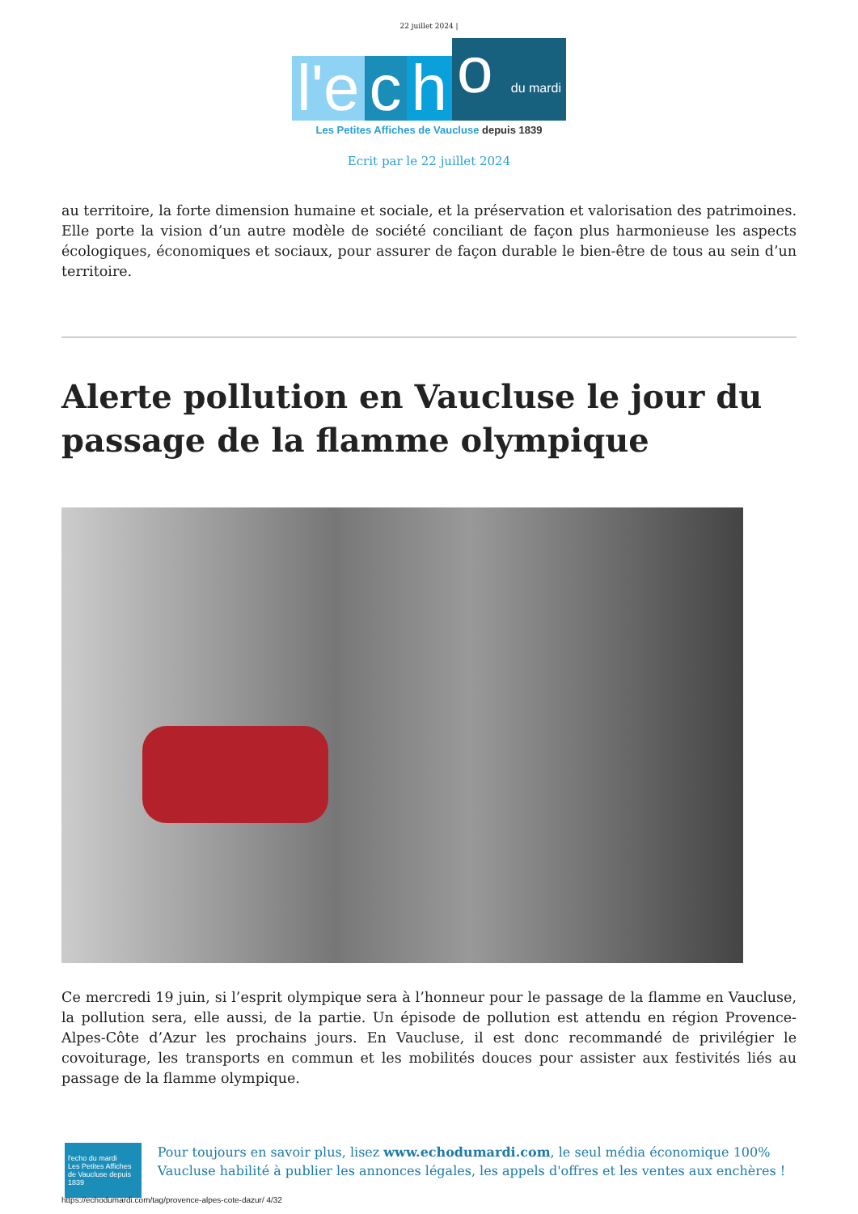22 juillet 2024 |
l'e
c
h
o du mardi
Les Petites Affiches de Vaucluse depuis 1839
Ecrit par le 22 juillet 2024
au territoire, la forte dimension humaine et sociale, et la préservation et valorisation des patrimoines. Elle porte la vision d’un autre modèle de société conciliant de façon plus harmonieuse les aspects écologiques, économiques et sociaux, pour assurer de façon durable le bien-être de tous au sein d’un territoire.
Alerte pollution en Vaucluse le jour du passage de la flamme olympique
Ce mercredi 19 juin, si l’esprit olympique sera à l’honneur pour le passage de la flamme en Vaucluse, la pollution sera, elle aussi, de la partie. Un épisode de pollution est attendu en région Provence-Alpes-Côte d’Azur les prochains jours. En Vaucluse, il est donc recommandé de privilégier le covoiturage, les transports en commun et les mobilités douces pour assister aux festivités liés au passage de la flamme olympique.
l'echo du mardi
Les Petites Affiches de Vaucluse depuis 1839
Pour toujours en savoir plus, lisez www.echodumardi.com, le seul média économique 100% Vaucluse habilité à publier les annonces légales, les appels d'offres et les ventes aux enchères !
https://echodumardi.com/tag/provence-alpes-cote-dazur/ 4/32